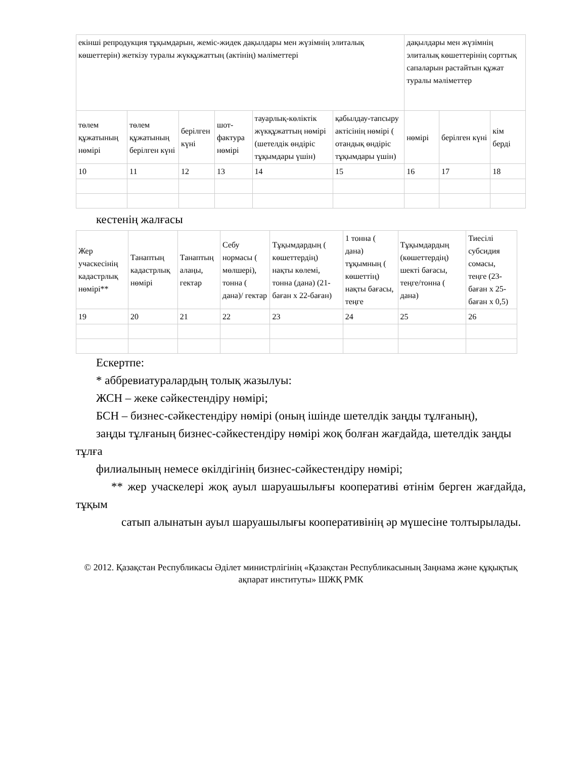| екінші репродукция тұқымдарын, жеміс-жидек дақылдары мен жүзімнің элиталық көшеттерін) жеткізу туралы жүкқұжаттың (актінің) мәліметтері | | | | | | дақылдары мен жүзімнің элиталық көшеттерінің сорттық сапаларын растайтын құжат туралы мәліметтер | | |
| төлем құжатының нөмірі | төлем құжатының берілген күні | берілген күні | шот-фактура нөмірі | тауарлық-көліктік жүкқұжаттың нөмірі (шетелдік өндіріс тұқымдары үшін) | қабылдау-тапсыру актісінің нөмірі ( отандық өндіріс тұқымдары үшін) | нөмірі | берілген күні | кім берді |
| 10 | 11 | 12 | 13 | 14 | 15 | 16 | 17 | 18 |
кестенің жалғасы
| Жер учаскесінің кадастрлық нөмірі** | Танаптың кадастрлық нөмірі | Танаптың алаңы, гектар | Себу нормасы ( мөлшері), тонна ( дана)/ гектар | Тұқымдардың ( көшеттердің) нақты көлемі, тонна (дана) (21-баған х 22-баған) | 1 тонна ( дана) тұқымның ( көшеттің) нақты бағасы, теңге | Тұқымдардың (көшеттердің) шекті бағасы, теңге/тонна ( дана) | Тиесілі субсидия сомасы, теңге (23-баған х 25-баған х 0,5) |
| 19 | 20 | 21 | 22 | 23 | 24 | 25 | 26 |
Ескертпе:
* аббревиатуралардың толық жазылуы:
ЖСН – жеке сәйкестендіру нөмірі;
БСН – бизнес-сәйкестендіру нөмірі (оның ішінде шетелдік заңды тұлғаның),
заңды тұлғаның бизнес-сәйкестендіру нөмірі жоқ болған жағдайда, шетелдік заңды тұлға
филиалының немесе өкілдігінің бизнес-сәйкестендіру нөмірі;
** жер учаскелері жоқ ауыл шаруашылығы кооперативі өтінім берген жағдайда, тұқым
сатып алынатын ауыл шаруашылығы кооперативінің әр мүшесіне толтырылады.
© 2012. Қазақстан Республикасы Әділет министрлігінің «Қазақстан Республикасының Заңнама және құқықтық ақпарат институты» ШЖҚ РМК